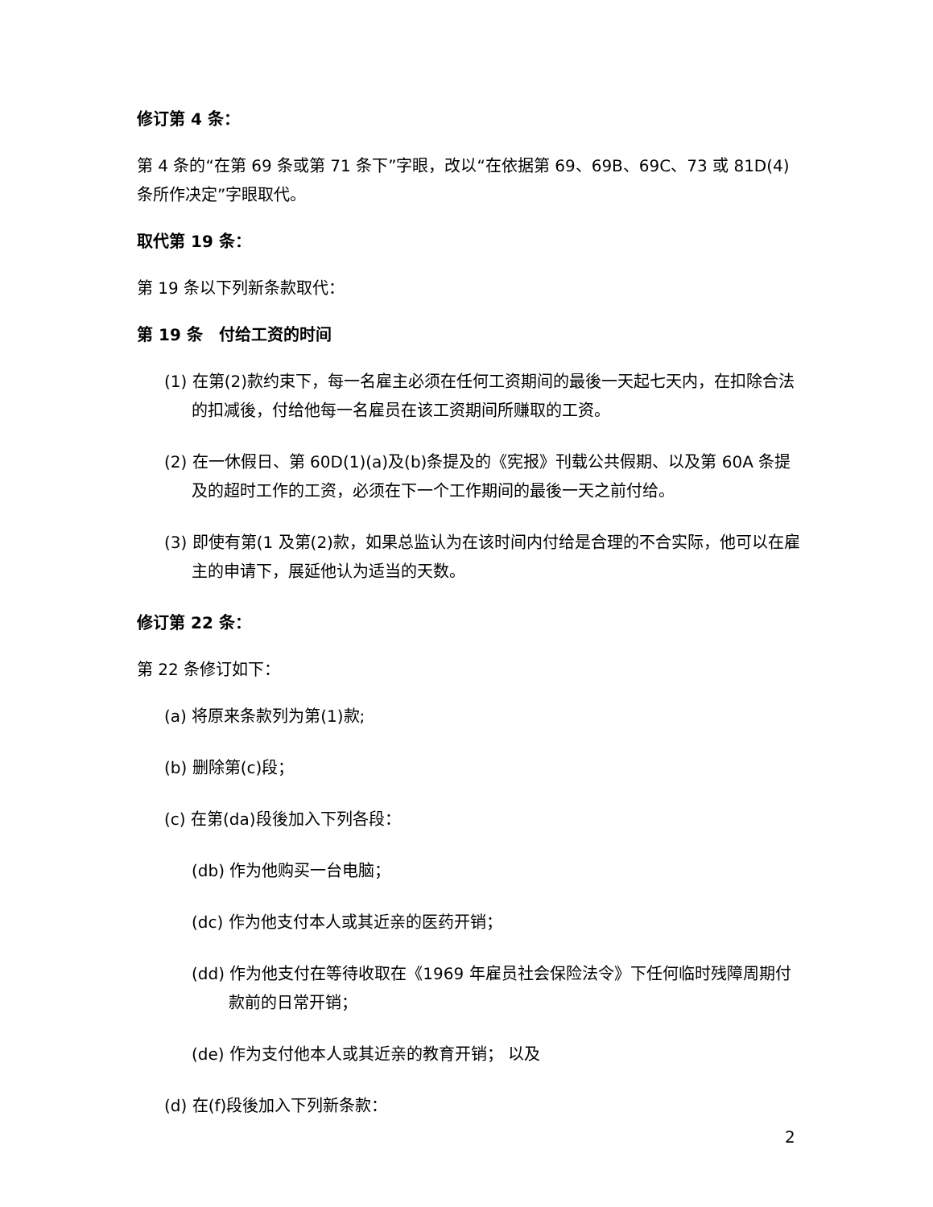修订第 4 条：
第 4 条的“在第 69 条或第 71 条下”字眼，改以“在依据第 69、69B、69C、73 或 81D(4)条所作决定”字眼取代。
取代第 19 条：
第 19 条以下列新条款取代：
第 19 条　付给工资的时间
(1) 在第(2)款约束下，每一名雇主必须在任何工资期间的最後一天起七天内，在扣除合法的扣减後，付给他每一名雇员在该工资期间所赚取的工资。
(2) 在一休假日、第 60D(1)(a)及(b)条提及的《宪报》刊载公共假期、以及第 60A 条提及的超时工作的工资，必须在下一个工作期间的最後一天之前付给。
(3) 即使有第(1 及第(2)款，如果总监认为在该时间内付给是合理的不合实际，他可以在雇主的申请下，展延他认为适当的天数。
修订第 22 条：
第 22 条修订如下：
(a) 将原来条款列为第(1)款;
(b) 删除第(c)段；
(c) 在第(da)段後加入下列各段：
(db) 作为他购买一台电脑；
(dc) 作为他支付本人或其近亲的医药开销；
(dd) 作为他支付在等待收取在《1969 年雇员社会保险法令》下任何临时残障周期付款前的日常开销；
(de) 作为支付他本人或其近亲的教育开销； 以及
(d) 在(f)段後加入下列新条款：
2